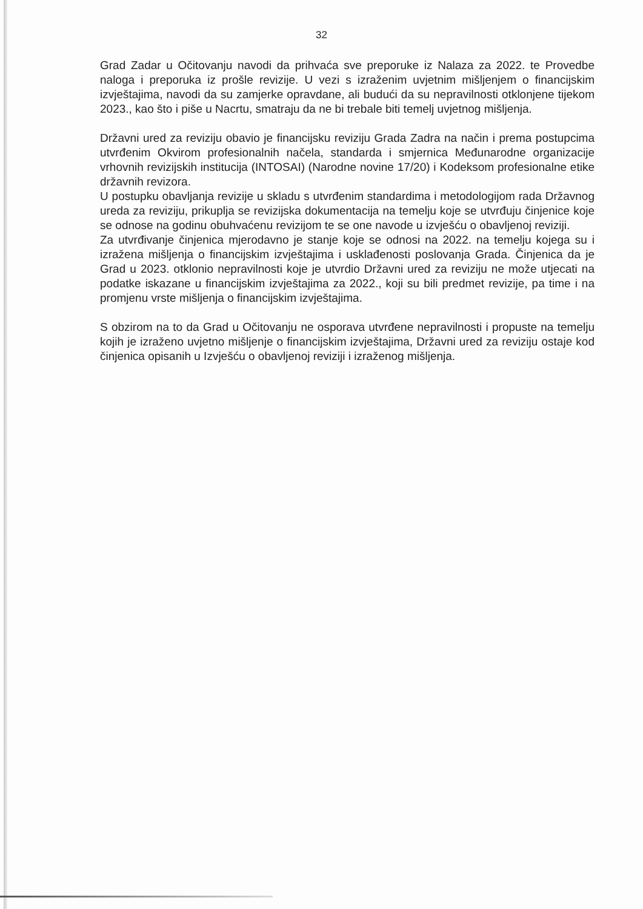32
Grad Zadar u Očitovanju navodi da prihvaća sve preporuke iz Nalaza za 2022. te Provedbe naloga i preporuka iz prošle revizije. U vezi s izraženim uvjetnim mišljenjem o financijskim izvještajima, navodi da su zamjerke opravdane, ali budući da su nepravilnosti otklonjene tijekom 2023., kao što i piše u Nacrtu, smatraju da ne bi trebale biti temelj uvjetnog mišljenja.
Državni ured za reviziju obavio je financijsku reviziju Grada Zadra na način i prema postupcima utvrđenim Okvirom profesionalnih načela, standarda i smjernica Međunarodne organizacije vrhovnih revizijskih institucija (INTOSAI) (Narodne novine 17/20) i Kodeksom profesionalne etike državnih revizora.
U postupku obavljanja revizije u skladu s utvrđenim standardima i metodologijom rada Državnog ureda za reviziju, prikuplja se revizijska dokumentacija na temelju koje se utvrđuju činjenice koje se odnose na godinu obuhvaćenu revizijom te se one navode u izvješću o obavljenoj reviziji.
Za utvrđivanje činjenica mjerodavno je stanje koje se odnosi na 2022. na temelju kojega su i izražena mišljenja o financijskim izvještajima i usklađenosti poslovanja Grada. Činjenica da je Grad u 2023. otklonio nepravilnosti koje je utvrdio Državni ured za reviziju ne može utjecati na podatke iskazane u financijskim izvještajima za 2022., koji su bili predmet revizije, pa time i na promjenu vrste mišljenja o financijskim izvještajima.
S obzirom na to da Grad u Očitovanju ne osporava utvrđene nepravilnosti i propuste na temelju kojih je izraženo uvjetno mišljenje o financijskim izvještajima, Državni ured za reviziju ostaje kod činjenica opisanih u Izvješću o obavljenoj reviziji i izraženog mišljenja.